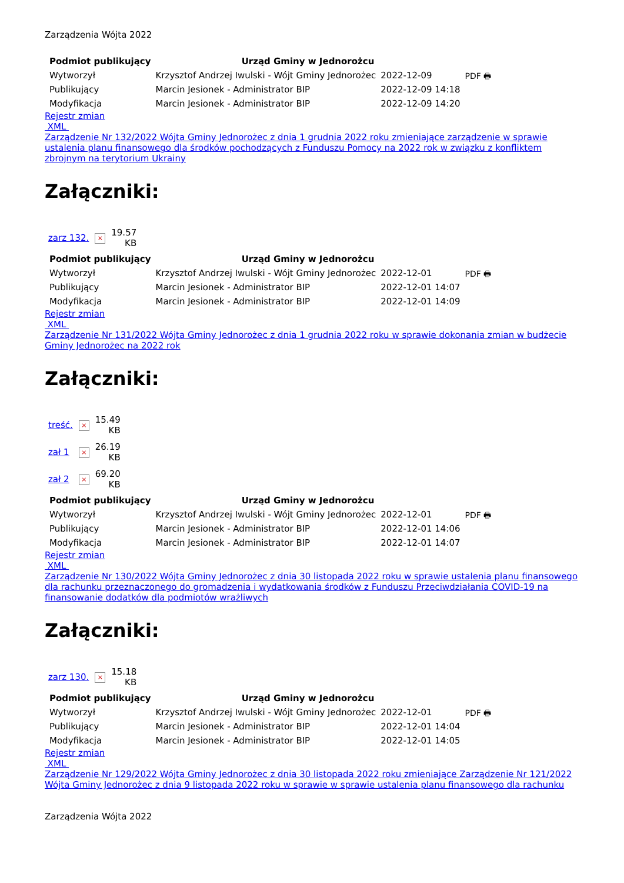Zarządzenia Wójta 2022
| Podmiot publikujący | Urząd Gminy w Jednorożcu | | |
| Wytworzył | Krzysztof Andrzej Iwulski - Wójt Gminy Jednorożec | 2022-12-09 | PDF 🖶 |
| Publikujący | Marcin Jesionek - Administrator BIP | 2022-12-09 14:18 | |
| Modyfikacja | Marcin Jesionek - Administrator BIP | 2022-12-09 14:20 | |
Rejestr zmian
XML
Zarządzenie Nr 132/2022 Wójta Gminy Jednorożec z dnia 1 grudnia 2022 roku zmieniające zarządzenie w sprawie ustalenia planu finansowego dla środków pochodzących z Funduszu Pomocy na 2022 rok w związku z konfliktem zbrojnym na terytorium Ukrainy
Załączniki:
| zarz 132. | × | 19.57 KB |
| Podmiot publikujący | Urząd Gminy w Jednorożcu | | |
| Wytworzył | Krzysztof Andrzej Iwulski - Wójt Gminy Jednorożec | 2022-12-01 | PDF 🖶 |
| Publikujący | Marcin Jesionek - Administrator BIP | 2022-12-01 14:07 | |
| Modyfikacja | Marcin Jesionek - Administrator BIP | 2022-12-01 14:09 | |
Rejestr zmian
XML
Zarządzenie Nr 131/2022 Wójta Gminy Jednorożec z dnia 1 grudnia 2022 roku w sprawie dokonania zmian w budżecie Gminy Jednorożec na 2022 rok
Załączniki:
| treść. | × | 15.49 KB |
| zał 1 | × | 26.19 KB |
| zał 2 | × | 69.20 KB |
| Podmiot publikujący | Urząd Gminy w Jednorożcu | | |
| Wytworzył | Krzysztof Andrzej Iwulski - Wójt Gminy Jednorożec | 2022-12-01 | PDF 🖶 |
| Publikujący | Marcin Jesionek - Administrator BIP | 2022-12-01 14:06 | |
| Modyfikacja | Marcin Jesionek - Administrator BIP | 2022-12-01 14:07 | |
Rejestr zmian
XML
Zarządzenie Nr 130/2022 Wójta Gminy Jednorożec z dnia 30 listopada 2022 roku w sprawie ustalenia planu finansowego dla rachunku przeznaczonego do gromadzenia i wydatkowania środków z Funduszu Przeciwdziałania COVID-19 na finansowanie dodatków dla podmiotów wrażliwych
Załączniki:
| zarz 130. | × | 15.18 KB |
| Podmiot publikujący | Urząd Gminy w Jednorożcu | | |
| Wytworzył | Krzysztof Andrzej Iwulski - Wójt Gminy Jednorożec | 2022-12-01 | PDF 🖶 |
| Publikujący | Marcin Jesionek - Administrator BIP | 2022-12-01 14:04 | |
| Modyfikacja | Marcin Jesionek - Administrator BIP | 2022-12-01 14:05 | |
Rejestr zmian
XML
Zarządzenie Nr 129/2022 Wójta Gminy Jednorożec z dnia 30 listopada 2022 roku zmieniające Zarządzenie Nr 121/2022 Wójta Gminy Jednorożec z dnia 9 listopada 2022 roku w sprawie w sprawie ustalenia planu finansowego dla rachunku
Zarządzenia Wójta 2022